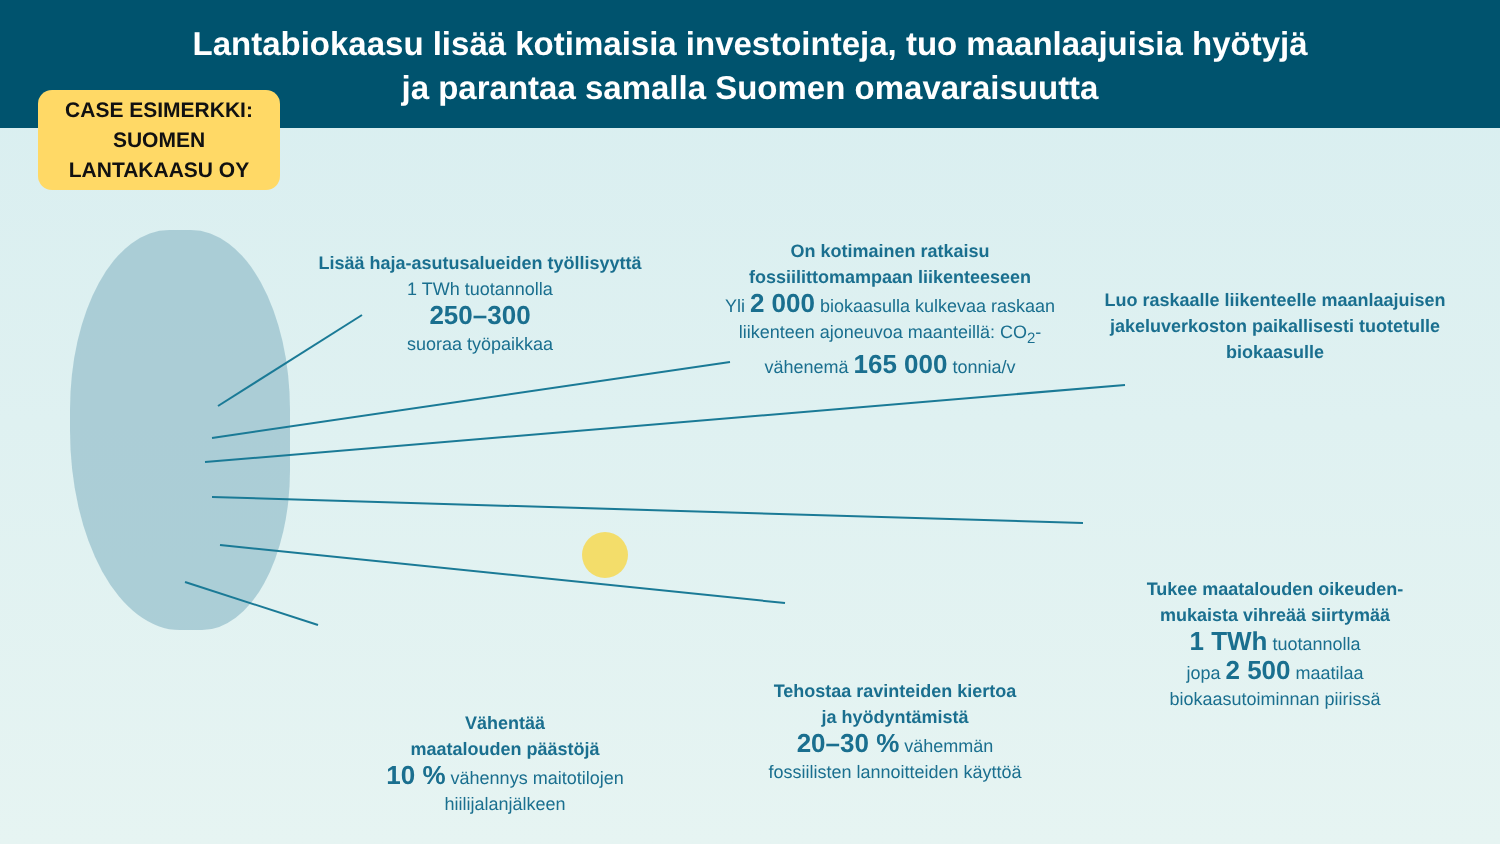Lantabiokaasu lisää kotimaisia investointeja, tuo maanlaajuisia hyötyjä
ja parantaa samalla Suomen omavaraisuutta
CASE ESIMERKKI:
SUOMEN
LANTAKAASU OY
Lisää haja-asutusalueiden työllisyyttä
1 TWh tuotannolla
250–300
suoraa työpaikkaa
On kotimainen ratkaisu
fossiilittomampaan liikenteeseen
Yli 2 000 biokaasulla kulkevaa raskaan liikenteen ajoneuvoa maanteillä: CO<sub>2</sub>-vähenemä 165 000 tonnia/v
Luo raskaalle liikenteelle maanlaajuisen jakeluverkoston paikallisesti tuotetulle biokaasulle
Tukee maatalouden oikeuden-mukaista vihreää siirtymää
1 TWh tuotannolla
jopa 2 500 maatilaa
biokaasutoiminnan piirissä
Tehostaa ravinteiden kiertoa
ja hyödyntämistä
20–30 % vähemmän
fossiilisten lannoitteiden käyttöä
Vähentää
maatalouden päästöjä
10 % vähennys maitotilojen hiilijalanjälkeen